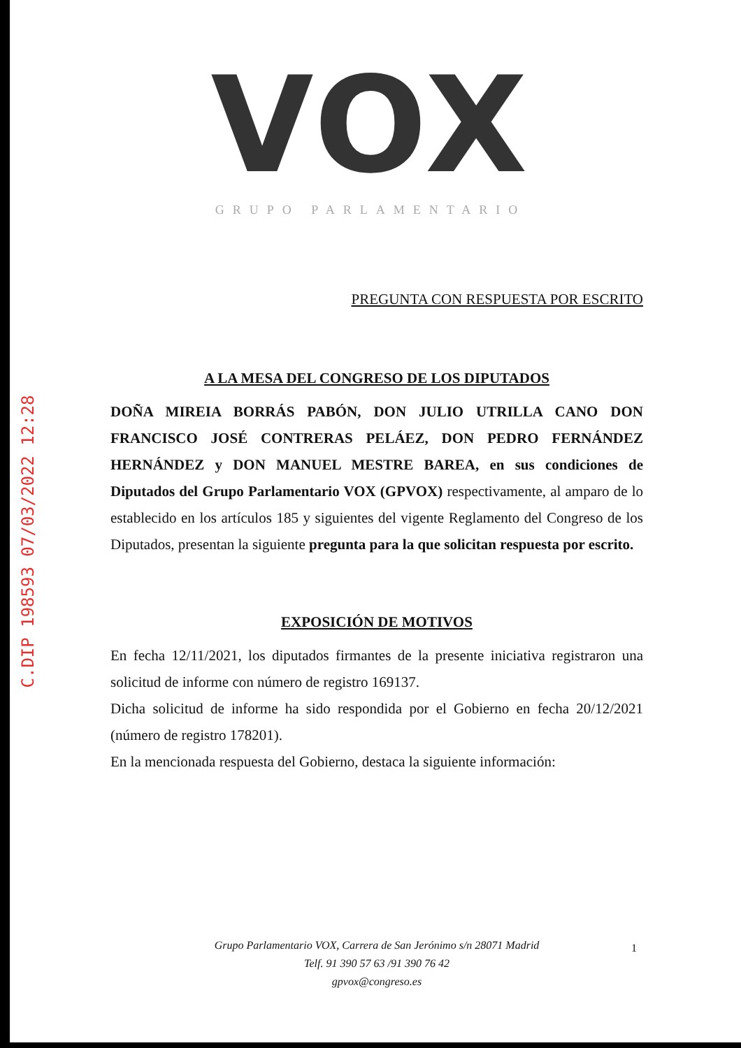C.DIP 198593 07/03/2022 12:28
VOX
GRUPO PARLAMENTARIO
PREGUNTA CON RESPUESTA POR ESCRITO
A LA MESA DEL CONGRESO DE LOS DIPUTADOS
DOÑA MIREIA BORRÁS PABÓN, DON JULIO UTRILLA CANO DON FRANCISCO JOSÉ CONTRERAS PELÁEZ, DON PEDRO FERNÁNDEZ HERNÁNDEZ y DON MANUEL MESTRE BAREA, en sus condiciones de Diputados del Grupo Parlamentario VOX (GPVOX) respectivamente, al amparo de lo establecido en los artículos 185 y siguientes del vigente Reglamento del Congreso de los Diputados, presentan la siguiente pregunta para la que solicitan respuesta por escrito.
EXPOSICIÓN DE MOTIVOS
En fecha 12/11/2021, los diputados firmantes de la presente iniciativa registraron una solicitud de informe con número de registro 169137.
Dicha solicitud de informe ha sido respondida por el Gobierno en fecha 20/12/2021 (número de registro 178201).
En la mencionada respuesta del Gobierno, destaca la siguiente información:
1
Grupo Parlamentario VOX, Carrera de San Jerónimo s/n 28071 Madrid
Telf. 91 390 57 63 /91 390 76 42
gpvox@congreso.es